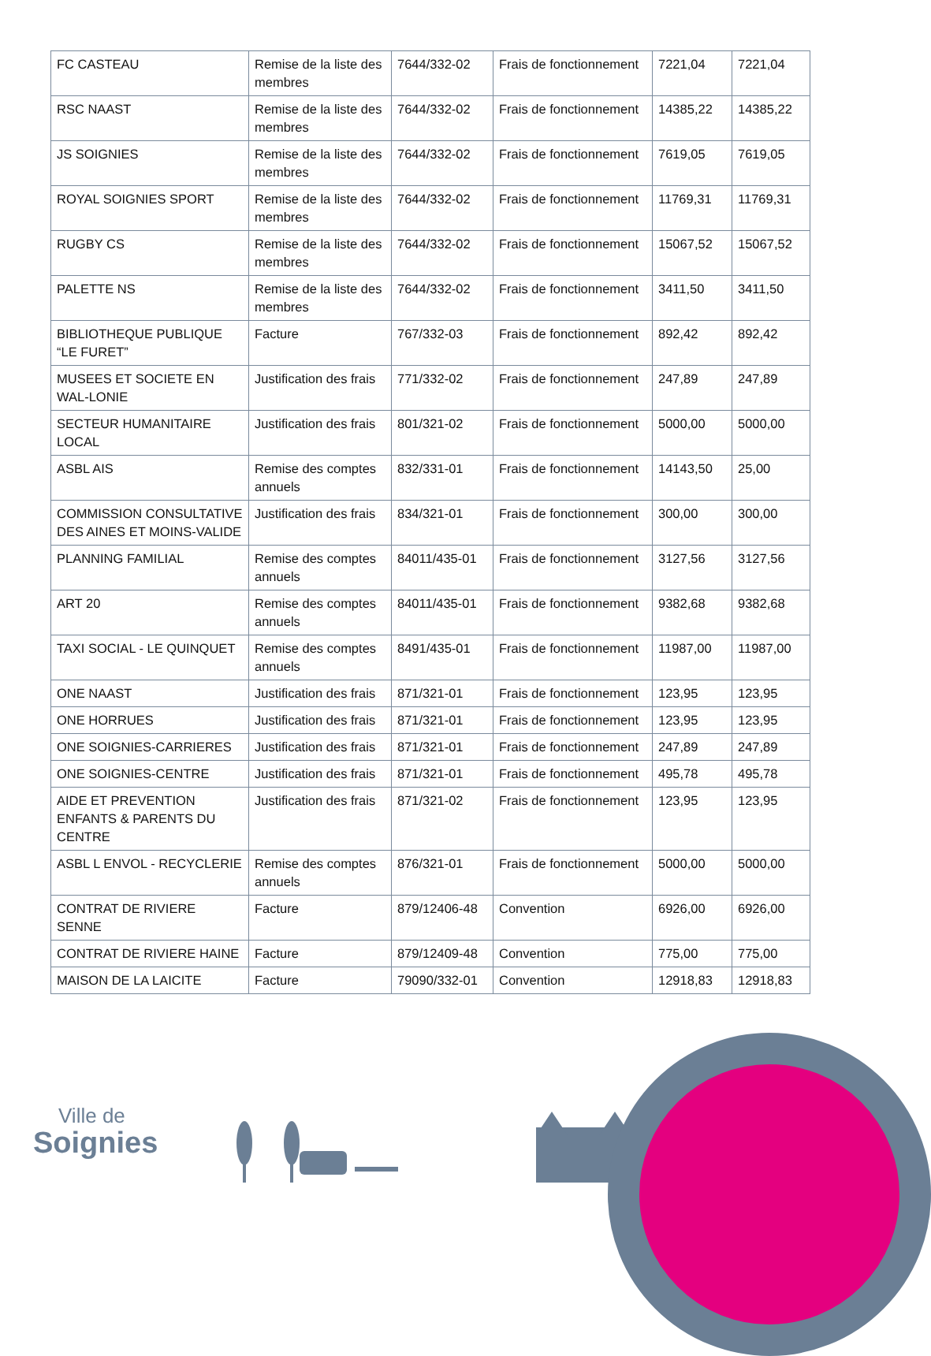| FC CASTEAU | Remise de la liste des membres | 7644/332-02 | Frais de fonctionnement | 7221,04 | 7221,04 |
| RSC NAAST | Remise de la liste des membres | 7644/332-02 | Frais de fonctionnement | 14385,22 | 14385,22 |
| JS SOIGNIES | Remise de la liste des membres | 7644/332-02 | Frais de fonctionnement | 7619,05 | 7619,05 |
| ROYAL SOIGNIES SPORT | Remise de la liste des membres | 7644/332-02 | Frais de fonctionnement | 11769,31 | 11769,31 |
| RUGBY CS | Remise de la liste des membres | 7644/332-02 | Frais de fonctionnement | 15067,52 | 15067,52 |
| PALETTE NS | Remise de la liste des membres | 7644/332-02 | Frais de fonctionnement | 3411,50 | 3411,50 |
| BIBLIOTHEQUE PUBLIQUE “LE FURET” | Facture | 767/332-03 | Frais de fonctionnement | 892,42 | 892,42 |
| MUSEES ET SOCIETE EN WAL-LONIE | Justification des frais | 771/332-02 | Frais de fonctionnement | 247,89 | 247,89 |
| SECTEUR HUMANITAIRE LOCAL | Justification des frais | 801/321-02 | Frais de fonctionnement | 5000,00 | 5000,00 |
| ASBL AIS | Remise des comptes annuels | 832/331-01 | Frais de fonctionnement | 14143,50 | 25,00 |
| COMMISSION CONSULTATIVE DES AINES ET MOINS-VALIDE | Justification des frais | 834/321-01 | Frais de fonctionnement | 300,00 | 300,00 |
| PLANNING FAMILIAL | Remise des comptes annuels | 84011/435-01 | Frais de fonctionnement | 3127,56 | 3127,56 |
| ART 20 | Remise des comptes annuels | 84011/435-01 | Frais de fonctionnement | 9382,68 | 9382,68 |
| TAXI SOCIAL - LE QUINQUET | Remise des comptes annuels | 8491/435-01 | Frais de fonctionnement | 11987,00 | 11987,00 |
| ONE NAAST | Justification des frais | 871/321-01 | Frais de fonctionnement | 123,95 | 123,95 |
| ONE HORRUES | Justification des frais | 871/321-01 | Frais de fonctionnement | 123,95 | 123,95 |
| ONE SOIGNIES-CARRIERES | Justification des frais | 871/321-01 | Frais de fonctionnement | 247,89 | 247,89 |
| ONE SOIGNIES-CENTRE | Justification des frais | 871/321-01 | Frais de fonctionnement | 495,78 | 495,78 |
| AIDE ET PREVENTION ENFANTS & PARENTS DU CENTRE | Justification des frais | 871/321-02 | Frais de fonctionnement | 123,95 | 123,95 |
| ASBL L ENVOL - RECYCLERIE | Remise des comptes annuels | 876/321-01 | Frais de fonctionnement | 5000,00 | 5000,00 |
| CONTRAT DE RIVIERE SENNE | Facture | 879/12406-48 | Convention | 6926,00 | 6926,00 |
| CONTRAT DE RIVIERE HAINE | Facture | 879/12409-48 | Convention | 775,00 | 775,00 |
| MAISON DE LA LAICITE | Facture | 79090/332-01 | Convention | 12918,83 | 12918,83 |
Ville de
Soignies